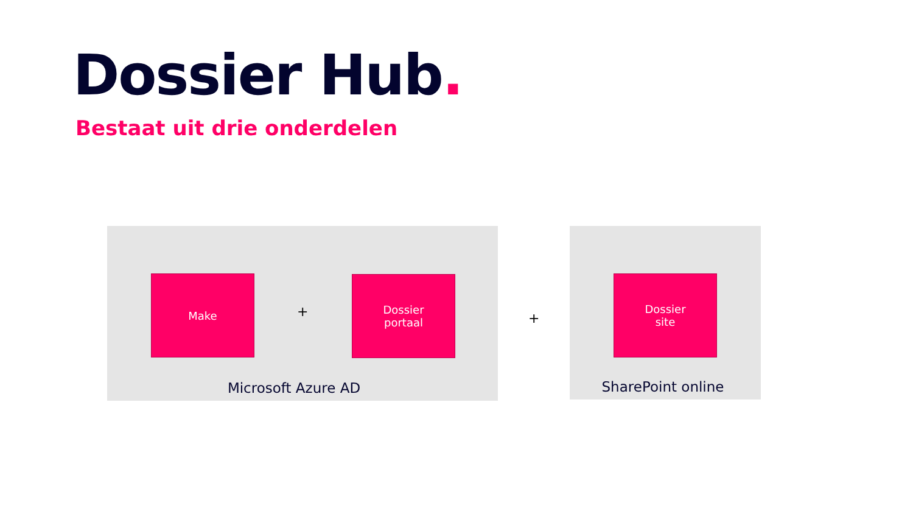Dossier Hub.
Bestaat uit drie onderdelen
Make
+
Dossier
portaal
Microsoft Azure AD
+
Dossier
site
SharePoint online